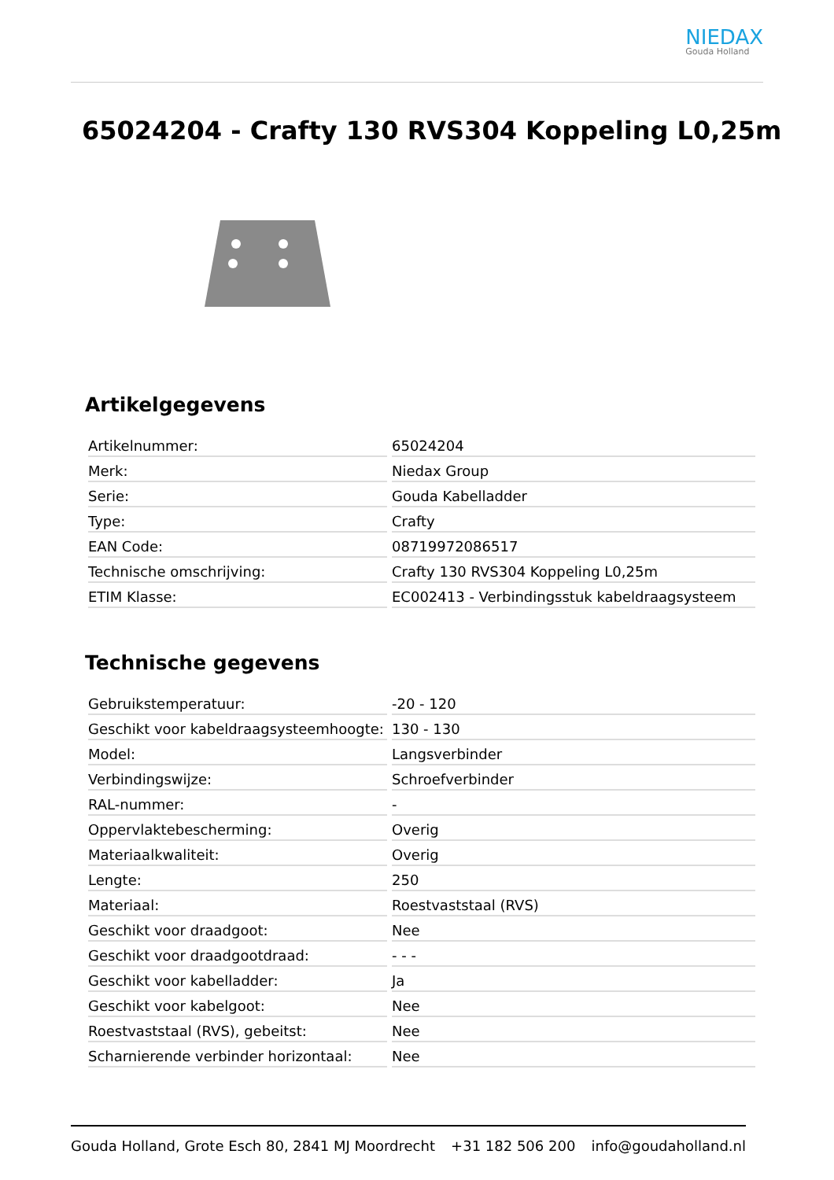NIEDAX
Gouda Holland
65024204 - Crafty 130 RVS304 Koppeling L0,25m
Artikelgegevens
| Artikelnummer: | 65024204 |
| Merk: | Niedax Group |
| Serie: | Gouda Kabelladder |
| Type: | Crafty |
| EAN Code: | 08719972086517 |
| Technische omschrijving: | Crafty 130 RVS304 Koppeling L0,25m |
| ETIM Klasse: | EC002413 - Verbindingsstuk kabeldraagsysteem |
Technische gegevens
| Gebruikstemperatuur: | -20 - 120 |
| Geschikt voor kabeldraagsysteemhoogte: | 130 - 130 |
| Model: | Langsverbinder |
| Verbindingswijze: | Schroefverbinder |
| RAL-nummer: | - |
| Oppervlaktebescherming: | Overig |
| Materiaalkwaliteit: | Overig |
| Lengte: | 250 |
| Materiaal: | Roestvaststaal (RVS) |
| Geschikt voor draadgoot: | Nee |
| Geschikt voor draadgootdraad: | - - - |
| Geschikt voor kabelladder: | Ja |
| Geschikt voor kabelgoot: | Nee |
| Roestvaststaal (RVS), gebeitst: | Nee |
| Scharnierende verbinder horizontaal: | Nee |
Gouda Holland, Grote Esch 80, 2841 MJ Moordrecht +31 182 506 200 info@goudaholland.nl